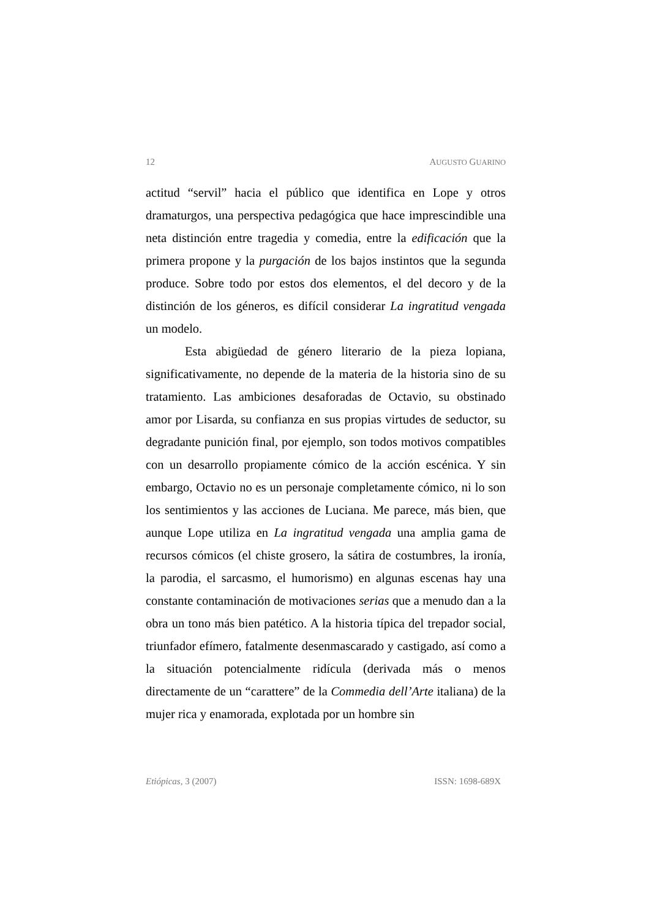12 AUGUSTO GUARINO
actitud “servil” hacia el público que identifica en Lope y otros dramaturgos, una perspectiva pedagógica que hace imprescindible una neta distinción entre tragedia y comedia, entre la edificación que la primera propone y la purgación de los bajos instintos que la segunda produce. Sobre todo por estos dos elementos, el del decoro y de la distinción de los géneros, es difícil considerar La ingratitud vengada un modelo.
Esta abigüedad de género literario de la pieza lopiana, significativamente, no depende de la materia de la historia sino de su tratamiento. Las ambiciones desaforadas de Octavio, su obstinado amor por Lisarda, su confianza en sus propias virtudes de seductor, su degradante punición final, por ejemplo, son todos motivos compatibles con un desarrollo propiamente cómico de la acción escénica. Y sin embargo, Octavio no es un personaje completamente cómico, ni lo son los sentimientos y las acciones de Luciana. Me parece, más bien, que aunque Lope utiliza en La ingratitud vengada una amplia gama de recursos cómicos (el chiste grosero, la sátira de costumbres, la ironía, la parodia, el sarcasmo, el humorismo) en algunas escenas hay una constante contaminación de motivaciones serias que a menudo dan a la obra un tono más bien patético. A la historia típica del trepador social, triunfador efímero, fatalmente desenmascarado y castigado, así como a la situación potencialmente ridícula (derivada más o menos directamente de un “carattere” de la Commedia dell’Arte italiana) de la mujer rica y enamorada, explotada por un hombre sin
Etiópicas, 3 (2007) ISSN: 1698-689X